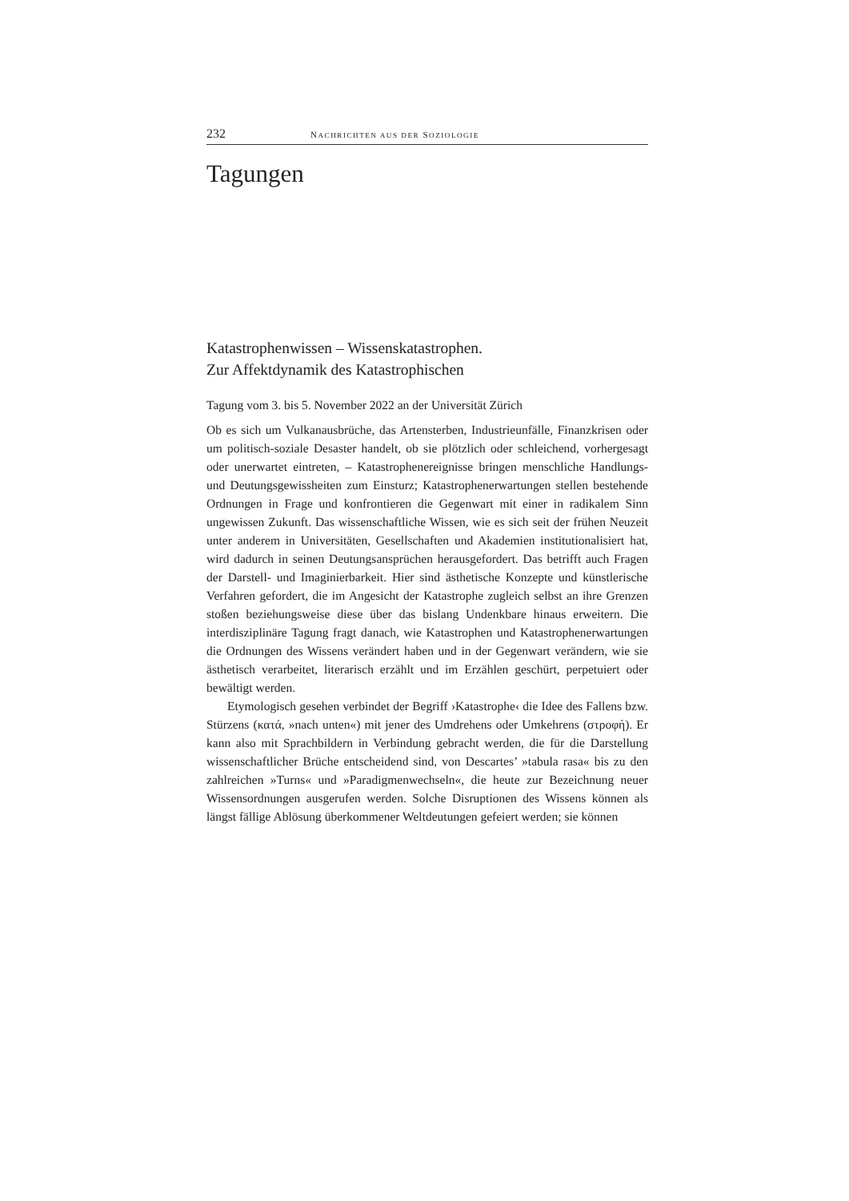232 NACHRICHTEN AUS DER SOZIOLOGIE
Tagungen
Katastrophenwissen – Wissenskatastrophen.
Zur Affektdynamik des Katastrophischen
Tagung vom 3. bis 5. November 2022 an der Universität Zürich
Ob es sich um Vulkanausbrüche, das Artensterben, Industrieunfälle, Finanzkrisen oder um politisch-soziale Desaster handelt, ob sie plötzlich oder schleichend, vorhergesagt oder unerwartet eintreten, – Katastrophenereignisse bringen menschliche Handlungs- und Deutungsgewissheiten zum Einsturz; Katastrophenerwartungen stellen bestehende Ordnungen in Frage und konfrontieren die Gegenwart mit einer in radikalem Sinn ungewissen Zukunft. Das wissenschaftliche Wissen, wie es sich seit der frühen Neuzeit unter anderem in Universitäten, Gesellschaften und Akademien institutionalisiert hat, wird dadurch in seinen Deutungsansprüchen herausgefordert. Das betrifft auch Fragen der Darstell- und Imaginierbarkeit. Hier sind ästhetische Konzepte und künstlerische Verfahren gefordert, die im Angesicht der Katastrophe zugleich selbst an ihre Grenzen stoßen beziehungsweise diese über das bislang Undenkbare hinaus erweitern. Die interdisziplinäre Tagung fragt danach, wie Katastrophen und Katastrophenerwartungen die Ordnungen des Wissens verändert haben und in der Gegenwart verändern, wie sie ästhetisch verarbeitet, literarisch erzählt und im Erzählen geschürt, perpetuiert oder bewältigt werden.
Etymologisch gesehen verbindet der Begriff ›Katastrophe‹ die Idee des Fallens bzw. Stürzens (κατά, »nach unten«) mit jener des Umdrehens oder Umkehrens (στροφή). Er kann also mit Sprachbildern in Verbindung gebracht werden, die für die Darstellung wissenschaftlicher Brüche entscheidend sind, von Descartes’ »tabula rasa« bis zu den zahlreichen »Turns« und »Paradigmenwechseln«, die heute zur Bezeichnung neuer Wissensordnungen ausgerufen werden. Solche Disruptionen des Wissens können als längst fällige Ablösung überkommener Weltdeutungen gefeiert werden; sie können